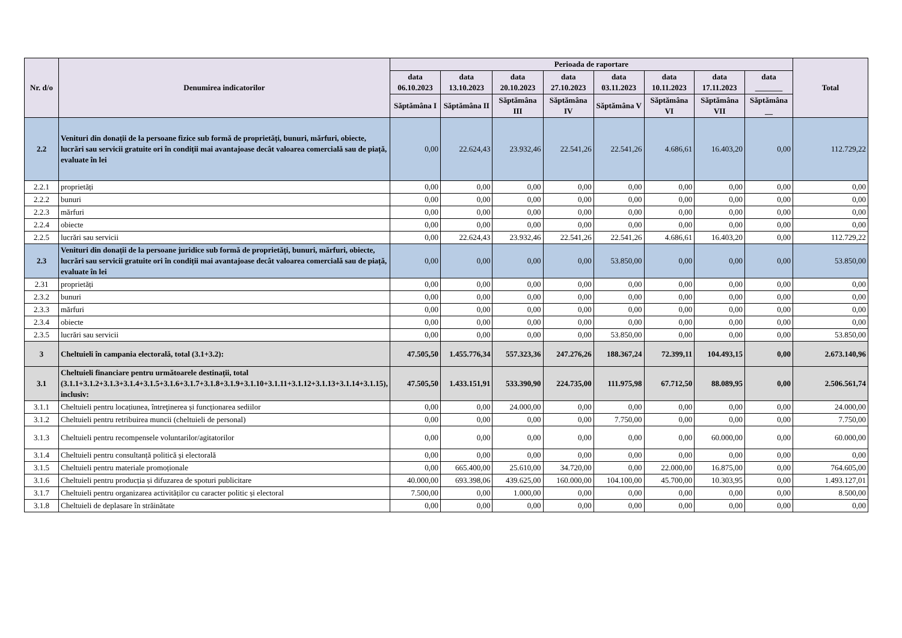| Nr. d/o | Denumirea indicatorilor | Perioada de raportare | | | | | | | | Total |
| --- | --- | --- | --- | --- | --- | --- | --- | --- | --- | --- |
| | | data 06.10.2023 | data 13.10.2023 | data 20.10.2023 | data 27.10.2023 | data 03.11.2023 | data 10.11.2023 | data 17.11.2023 | data _______ | |
| | | Săptămâna I | Săptămâna II | Săptămâna III | Săptămâna IV | Săptămâna V | Săptămâna VI | Săptămâna VII | Săptămâna __ | |
| 2.2 | Venituri din donații de la persoane fizice sub formă de proprietăți, bunuri, mărfuri, obiecte, lucrări sau servicii gratuite ori în condiții mai avantajoase decât valoarea comercială sau de piață, evaluate în lei | 0,00 | 22.624,43 | 23.932,46 | 22.541,26 | 22.541,26 | 4.686,61 | 16.403,20 | 0,00 | 112.729,22 |
| 2.2.1 | proprietăți | 0,00 | 0,00 | 0,00 | 0,00 | 0,00 | 0,00 | 0,00 | 0,00 | 0,00 |
| 2.2.2 | bunuri | 0,00 | 0,00 | 0,00 | 0,00 | 0,00 | 0,00 | 0,00 | 0,00 | 0,00 |
| 2.2.3 | mărfuri | 0,00 | 0,00 | 0,00 | 0,00 | 0,00 | 0,00 | 0,00 | 0,00 | 0,00 |
| 2.2.4 | obiecte | 0,00 | 0,00 | 0,00 | 0,00 | 0,00 | 0,00 | 0,00 | 0,00 | 0,00 |
| 2.2.5 | lucrări sau servicii | 0,00 | 22.624,43 | 23.932,46 | 22.541,26 | 22.541,26 | 4.686,61 | 16.403,20 | 0,00 | 112.729,22 |
| 2.3 | Venituri din donații de la persoane juridice sub formă de proprietăți, bunuri, mărfuri, obiecte, lucrări sau servicii gratuite ori în condiții mai avantajoase decât valoarea comercială sau de piață, evaluate în lei | 0,00 | 0,00 | 0,00 | 0,00 | 53.850,00 | 0,00 | 0,00 | 0,00 | 53.850,00 |
| 2.31 | proprietăți | 0,00 | 0,00 | 0,00 | 0,00 | 0,00 | 0,00 | 0,00 | 0,00 | 0,00 |
| 2.3.2 | bunuri | 0,00 | 0,00 | 0,00 | 0,00 | 0,00 | 0,00 | 0,00 | 0,00 | 0,00 |
| 2.3.3 | mărfuri | 0,00 | 0,00 | 0,00 | 0,00 | 0,00 | 0,00 | 0,00 | 0,00 | 0,00 |
| 2.3.4 | obiecte | 0,00 | 0,00 | 0,00 | 0,00 | 0,00 | 0,00 | 0,00 | 0,00 | 0,00 |
| 2.3.5 | lucrări sau servicii | 0,00 | 0,00 | 0,00 | 0,00 | 53.850,00 | 0,00 | 0,00 | 0,00 | 53.850,00 |
| 3 | Cheltuieli în campania electorală, total (3.1+3.2): | 47.505,50 | 1.455.776,34 | 557.323,36 | 247.276,26 | 188.367,24 | 72.399,11 | 104.493,15 | 0,00 | 2.673.140,96 |
| 3.1 | Cheltuieli financiare pentru următoarele destinații, total (3.1.1+3.1.2+3.1.3+3.1.4+3.1.5+3.1.6+3.1.7+3.1.8+3.1.9+3.1.10+3.1.11+3.1.12+3.1.13+3.1.14+3.1.15), inclusiv: | 47.505,50 | 1.433.151,91 | 533.390,90 | 224.735,00 | 111.975,98 | 67.712,50 | 88.089,95 | 0,00 | 2.506.561,74 |
| 3.1.1 | Cheltuieli pentru locațiunea, întreţinerea și funcționarea sediilor | 0,00 | 0,00 | 24.000,00 | 0,00 | 0,00 | 0,00 | 0,00 | 0,00 | 24.000,00 |
| 3.1.2 | Cheltuieli pentru retribuirea muncii (cheltuieli de personal) | 0,00 | 0,00 | 0,00 | 0,00 | 7.750,00 | 0,00 | 0,00 | 0,00 | 7.750,00 |
| 3.1.3 | Cheltuieli pentru recompensele voluntarilor/agitatorilor | 0,00 | 0,00 | 0,00 | 0,00 | 0,00 | 0,00 | 60.000,00 | 0,00 | 60.000,00 |
| 3.1.4 | Cheltuieli pentru consultanță politică și electorală | 0,00 | 0,00 | 0,00 | 0,00 | 0,00 | 0,00 | 0,00 | 0,00 | 0,00 |
| 3.1.5 | Cheltuieli pentru materiale promoționale | 0,00 | 665.400,00 | 25.610,00 | 34.720,00 | 0,00 | 22.000,00 | 16.875,00 | 0,00 | 764.605,00 |
| 3.1.6 | Cheltuieli pentru producția și difuzarea de spoturi publicitare | 40.000,00 | 693.398,06 | 439.625,00 | 160.000,00 | 104.100,00 | 45.700,00 | 10.303,95 | 0,00 | 1.493.127,01 |
| 3.1.7 | Cheltuieli pentru organizarea activităților cu caracter politic și electoral | 7.500,00 | 0,00 | 1.000,00 | 0,00 | 0,00 | 0,00 | 0,00 | 0,00 | 8.500,00 |
| 3.1.8 | Cheltuieli de deplasare în străinătate | 0,00 | 0,00 | 0,00 | 0,00 | 0,00 | 0,00 | 0,00 | 0,00 | 0,00 |